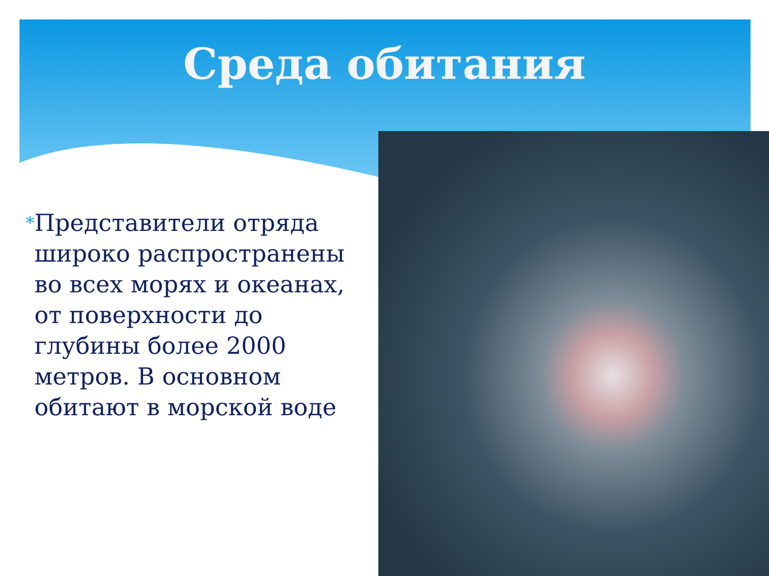Среда обитания
*
Представители отряда широко распространены во всех морях и океанах, от поверхности до глубины более 2000 метров. В основном обитают в морской воде